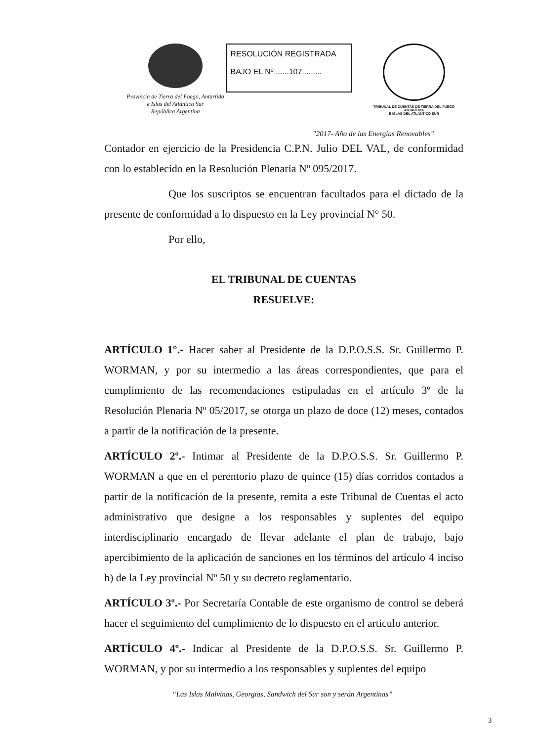Provincia de Tierra del Fuego, Antartida
e Islas del Atlántico Sur
República Argentina
RESOLUCIÓN REGISTRADA
BAJO EL Nº ......107.........
TRIBUNAL DE CUENTAS DE TIERRA DEL FUEGO
ANTARTIDA
E ISLAS DEL ATLANTICO SUR
"2017- Año de las Energías Renovables"
Contador en ejercicio de la Presidencia C.P.N. Julio DEL VAL, de conformidad con lo establecido en la Resolución Plenaria Nº 095/2017.
Que los suscriptos se encuentran facultados para el dictado de la presente de conformidad a lo dispuesto en la Ley provincial N° 50.
Por ello,
EL TRIBUNAL DE CUENTAS
RESUELVE:
ARTÍCULO 1°.- Hacer saber al Presidente de la D.P.O.S.S. Sr. Guillermo P. WORMAN, y por su intermedio a las áreas correspondientes, que para el cumplimiento de las recomendaciones estipuladas en el artículo 3º de la Resolución Plenaria Nº 05/2017, se otorga un plazo de doce (12) meses, contados a partir de la notificación de la presente.
ARTÍCULO 2º.- Intimar al Presidente de la D.P.O.S.S. Sr. Guillermo P. WORMAN a que en el perentorio plazo de quince (15) días corridos contados a partir de la notificación de la presente, remita a este Tribunal de Cuentas el acto administrativo que designe a los responsables y suplentes del equipo interdisciplinario encargado de llevar adelante el plan de trabajo, bajo apercibimiento de la aplicación de sanciones en los términos del artículo 4 inciso h) de la Ley provincial Nº 50 y su decreto reglamentario.
ARTÍCULO 3º.- Por Secretaría Contable de este organismo de control se deberá hacer el seguimiento del cumplimiento de lo dispuesto en el articulo anterior.
ARTÍCULO 4º.- Indicar al Presidente de la D.P.O.S.S. Sr. Guillermo P. WORMAN, y por su intermedio a los responsables y suplentes del equipo
“Las Islas Malvinas, Georgias, Sandwich del Sur son y serán Argentinas”
3